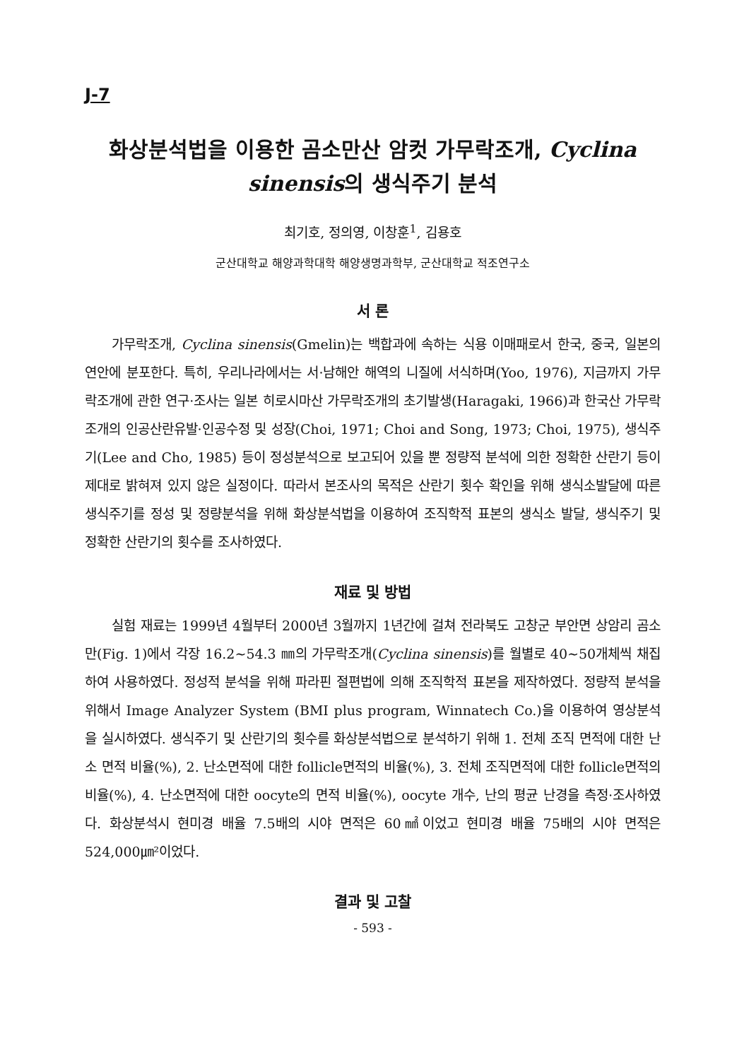J-7
화상분석법을 이용한 곰소만산 암컷 가무락조개, Cyclina sinensis의 생식주기 분석
최기호, 정의영, 이창훈<sup>1</sup>, 김용호
군산대학교 해양과학대학 해양생명과학부, 군산대학교 적조연구소
서 론
가무락조개, Cyclina sinensis(Gmelin)는 백합과에 속하는 식용 이매패로서 한국, 중국, 일본의 연안에 분포한다. 특히, 우리나라에서는 서·남해안 해역의 니질에 서식하며(Yoo, 1976), 지금까지 가무락조개에 관한 연구·조사는 일본 히로시마산 가무락조개의 초기발생(Haragaki, 1966)과 한국산 가무락조개의 인공산란유발·인공수정 및 성장(Choi, 1971; Choi and Song, 1973; Choi, 1975), 생식주기(Lee and Cho, 1985) 등이 정성분석으로 보고되어 있을 뿐 정량적 분석에 의한 정확한 산란기 등이 제대로 밝혀져 있지 않은 실정이다. 따라서 본조사의 목적은 산란기 횟수 확인을 위해 생식소발달에 따른 생식주기를 정성 및 정량분석을 위해 화상분석법을 이용하여 조직학적 표본의 생식소 발달, 생식주기 및 정확한 산란기의 횟수를 조사하였다.
재료 및 방법
실험 재료는 1999년 4월부터 2000년 3월까지 1년간에 걸쳐 전라북도 고창군 부안면 상암리 곰소만(Fig. 1)에서 각장 16.2~54.3 ㎜의 가무락조개(Cyclina sinensis)를 월별로 40~50개체씩 채집하여 사용하였다. 정성적 분석을 위해 파라핀 절편법에 의해 조직학적 표본을 제작하였다. 정량적 분석을 위해서 Image Analyzer System (BMI plus program, Winnatech Co.)을 이용하여 영상분석을 실시하였다. 생식주기 및 산란기의 횟수를 화상분석법으로 분석하기 위해 1. 전체 조직 면적에 대한 난소 면적 비율(%), 2. 난소면적에 대한 follicle면적의 비율(%), 3. 전체 조직면적에 대한 follicle면적의 비율(%), 4. 난소면적에 대한 oocyte의 면적 비율(%), oocyte 개수, 난의 평균 난경을 측정·조사하였다. 화상분석시 현미경 배율 7.5배의 시야 면적은 60㎟이었고 현미경 배율 75배의 시야 면적은 524,000㎛²이었다.
결과 및 고찰
- 593 -